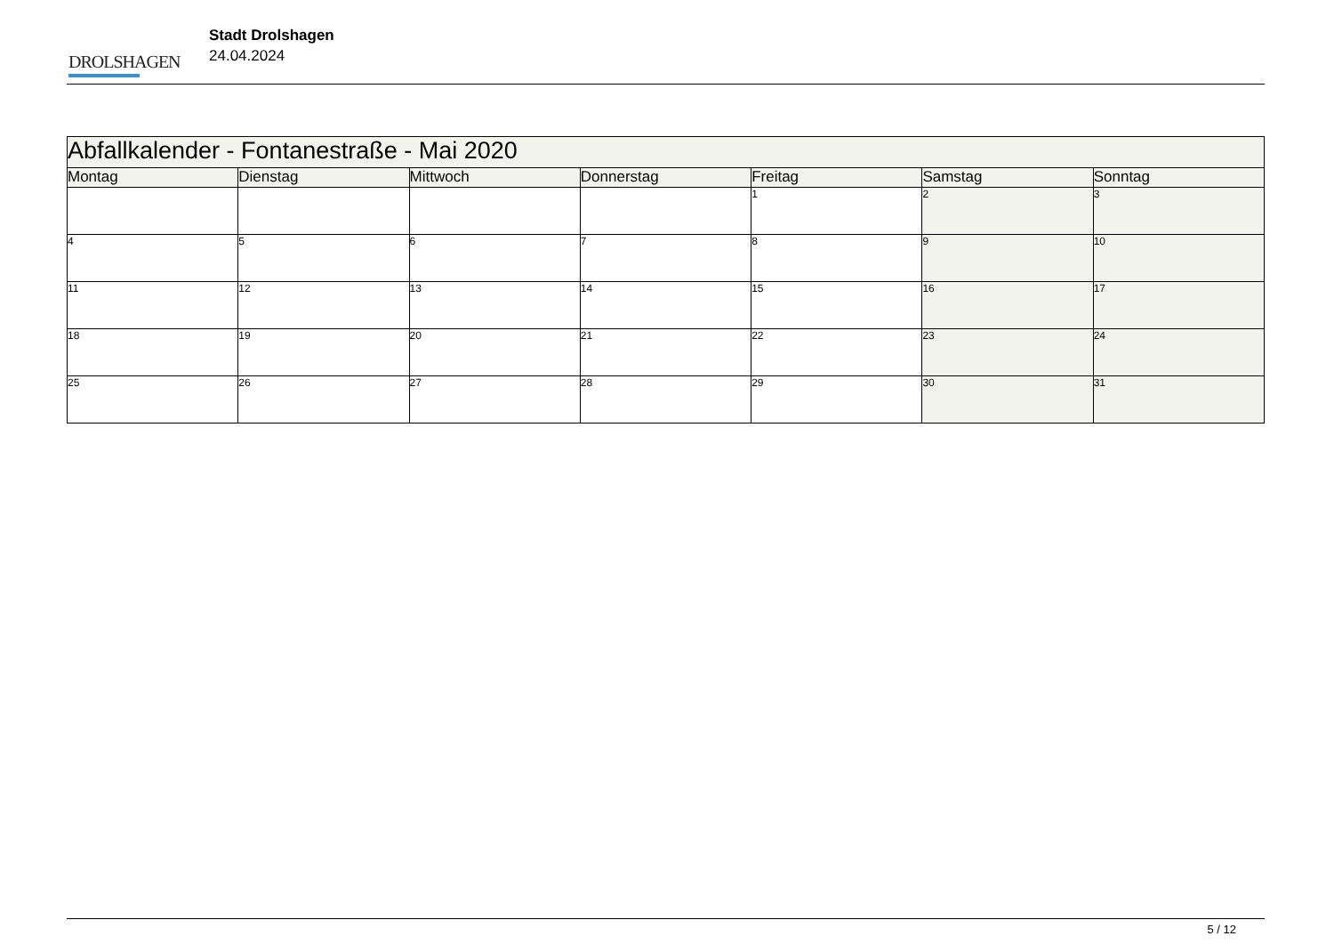DROLSHAGEN
Stadt Drolshagen
24.04.2024
| Abfallkalender - Fontanestraße - Mai 2020 | | | | | | |
| Montag | Dienstag | Mittwoch | Donnerstag | Freitag | Samstag | Sonntag |
| | | | | 1 | 2 | 3 |
| 4 | 5 | 6 | 7 | 8 | 9 | 10 |
| 11 | 12 | 13 | 14 | 15 | 16 | 17 |
| 18 | 19 | 20 | 21 | 22 | 23 | 24 |
| 25 | 26 | 27 | 28 | 29 | 30 | 31 |
5 / 12